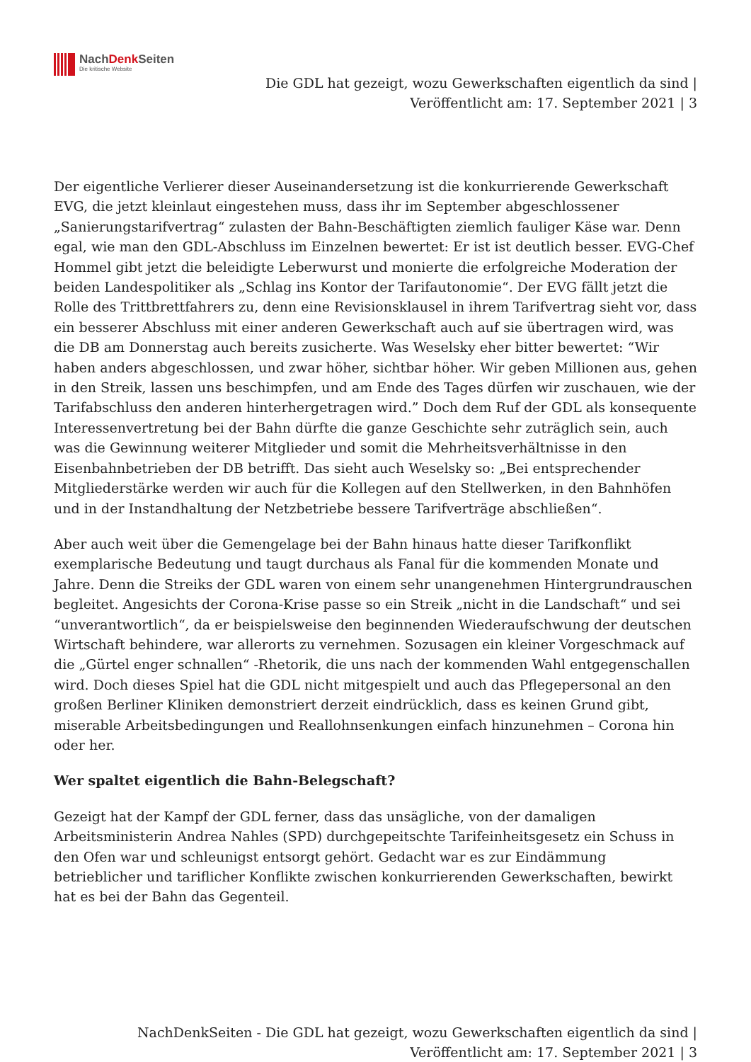NachDenk Seiten
Die kritische Website
Die GDL hat gezeigt, wozu Gewerkschaften eigentlich da sind |
Veröffentlicht am: 17. September 2021 | 3
Der eigentliche Verlierer dieser Auseinandersetzung ist die konkurrierende Gewerkschaft EVG, die jetzt kleinlaut eingestehen muss, dass ihr im September abgeschlossener „Sanierungstarifvertrag“ zulasten der Bahn-Beschäftigten ziemlich fauliger Käse war. Denn egal, wie man den GDL-Abschluss im Einzelnen bewertet: Er ist ist deutlich besser. EVG-Chef Hommel gibt jetzt die beleidigte Leberwurst und monierte die erfolgreiche Moderation der beiden Landespolitiker als „Schlag ins Kontor der Tarifautonomie“. Der EVG fällt jetzt die Rolle des Trittbrettfahrers zu, denn eine Revisionsklausel in ihrem Tarifvertrag sieht vor, dass ein besserer Abschluss mit einer anderen Gewerkschaft auch auf sie übertragen wird, was die DB am Donnerstag auch bereits zusicherte. Was Weselsky eher bitter bewertet: “Wir haben anders abgeschlossen, und zwar höher, sichtbar höher. Wir geben Millionen aus, gehen in den Streik, lassen uns beschimpfen, und am Ende des Tages dürfen wir zuschauen, wie der Tarifabschluss den anderen hinterhergetragen wird.” Doch dem Ruf der GDL als konsequente Interessenvertretung bei der Bahn dürfte die ganze Geschichte sehr zuträglich sein, auch was die Gewinnung weiterer Mitglieder und somit die Mehrheitsverhältnisse in den Eisenbahnbetrieben der DB betrifft. Das sieht auch Weselsky so: „Bei entsprechender Mitgliederstärke werden wir auch für die Kollegen auf den Stellwerken, in den Bahnhöfen und in der Instandhaltung der Netzbetriebe bessere Tarifverträge abschließen“.
Aber auch weit über die Gemengelage bei der Bahn hinaus hatte dieser Tarifkonflikt exemplarische Bedeutung und taugt durchaus als Fanal für die kommenden Monate und Jahre. Denn die Streiks der GDL waren von einem sehr unangenehmen Hintergrundrauschen begleitet. Angesichts der Corona-Krise passe so ein Streik „nicht in die Landschaft“ und sei “unverantwortlich“, da er beispielsweise den beginnenden Wiederaufschwung der deutschen Wirtschaft behindere, war allerorts zu vernehmen. Sozusagen ein kleiner Vorgeschmack auf die „Gürtel enger schnallen“ -Rhetorik, die uns nach der kommenden Wahl entgegenschallen wird. Doch dieses Spiel hat die GDL nicht mitgespielt und auch das Pflegepersonal an den großen Berliner Kliniken demonstriert derzeit eindrücklich, dass es keinen Grund gibt, miserable Arbeitsbedingungen und Reallohnsenkungen einfach hinzunehmen – Corona hin oder her.
Wer spaltet eigentlich die Bahn-Belegschaft?
Gezeigt hat der Kampf der GDL ferner, dass das unsägliche, von der damaligen Arbeitsministerin Andrea Nahles (SPD) durchgepeitschte Tarifeinheitsgesetz ein Schuss in den Ofen war und schleunigst entsorgt gehört. Gedacht war es zur Eindämmung betrieblicher und tariflicher Konflikte zwischen konkurrierenden Gewerkschaften, bewirkt hat es bei der Bahn das Gegenteil.
NachDenkSeiten - Die GDL hat gezeigt, wozu Gewerkschaften eigentlich da sind |
Veröffentlicht am: 17. September 2021 | 3